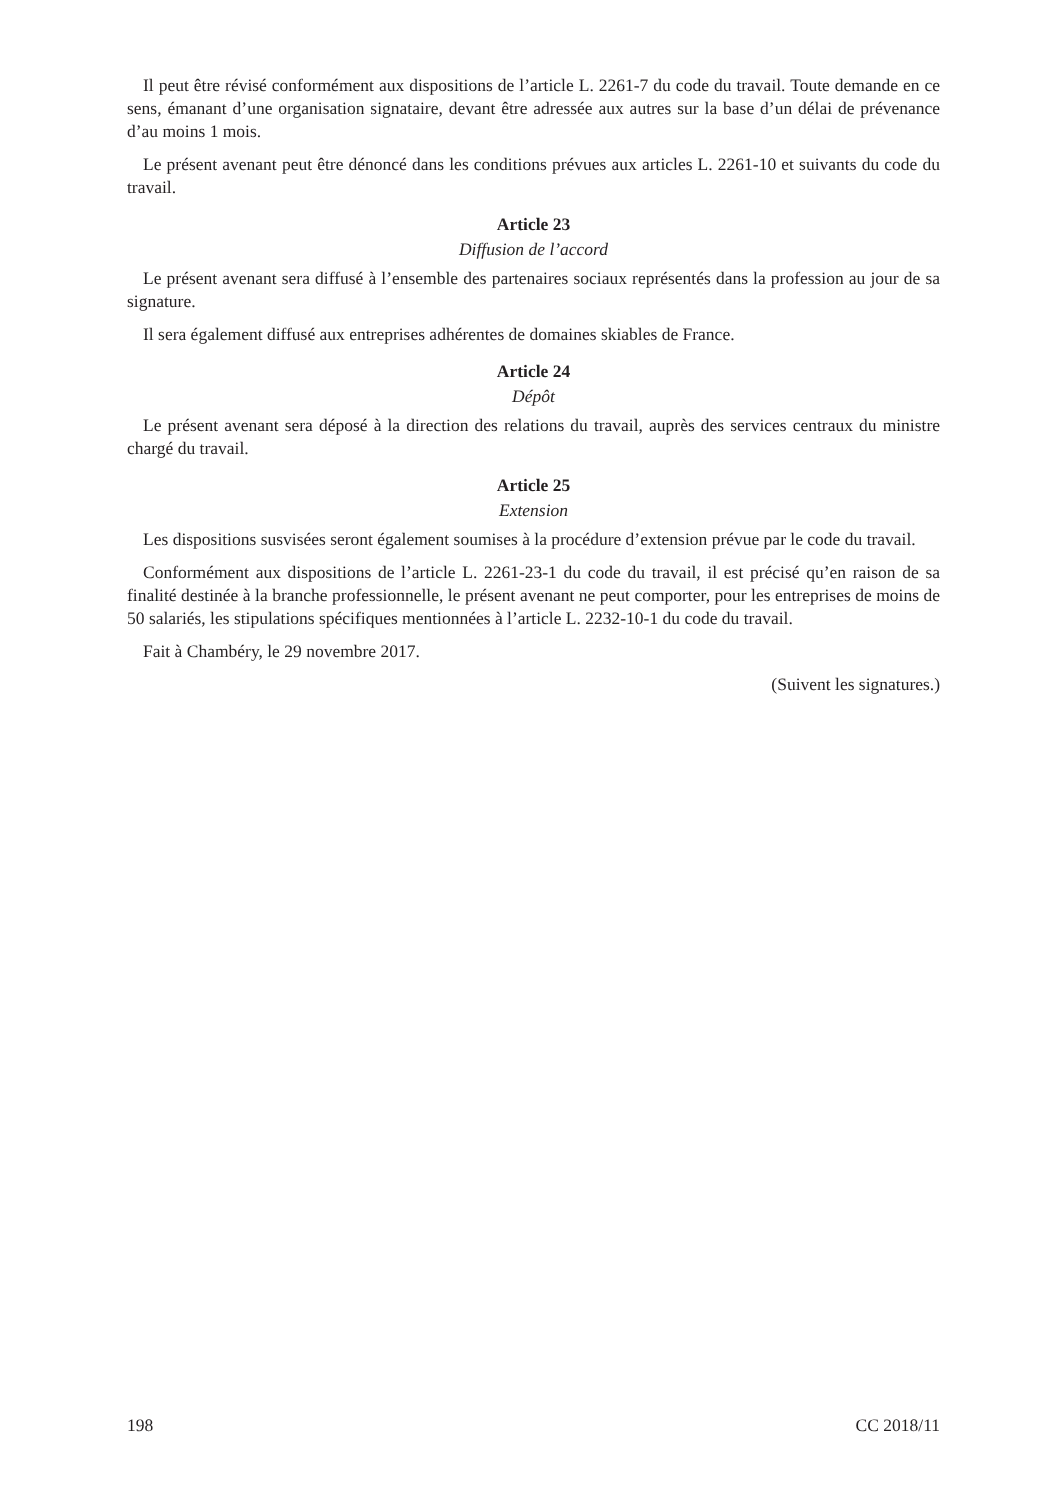Il peut être révisé conformément aux dispositions de l’article L. 2261-7 du code du travail. Toute demande en ce sens, émanant d’une organisation signataire, devant être adressée aux autres sur la base d’un délai de prévenance d’au moins 1 mois.
Le présent avenant peut être dénoncé dans les conditions prévues aux articles L. 2261-10 et suivants du code du travail.
Article 23
Diffusion de l’accord
Le présent avenant sera diffusé à l’ensemble des partenaires sociaux représentés dans la profession au jour de sa signature.
Il sera également diffusé aux entreprises adhérentes de domaines skiables de France.
Article 24
Dépôt
Le présent avenant sera déposé à la direction des relations du travail, auprès des services centraux du ministre chargé du travail.
Article 25
Extension
Les dispositions susvisées seront également soumises à la procédure d’extension prévue par le code du travail.
Conformément aux dispositions de l’article L. 2261-23-1 du code du travail, il est précisé qu’en raison de sa finalité destinée à la branche professionnelle, le présent avenant ne peut comporter, pour les entreprises de moins de 50 salariés, les stipulations spécifiques mentionnées à l’article L. 2232-10-1 du code du travail.
Fait à Chambéry, le 29 novembre 2017.
(Suivent les signatures.)
198 CC 2018/11